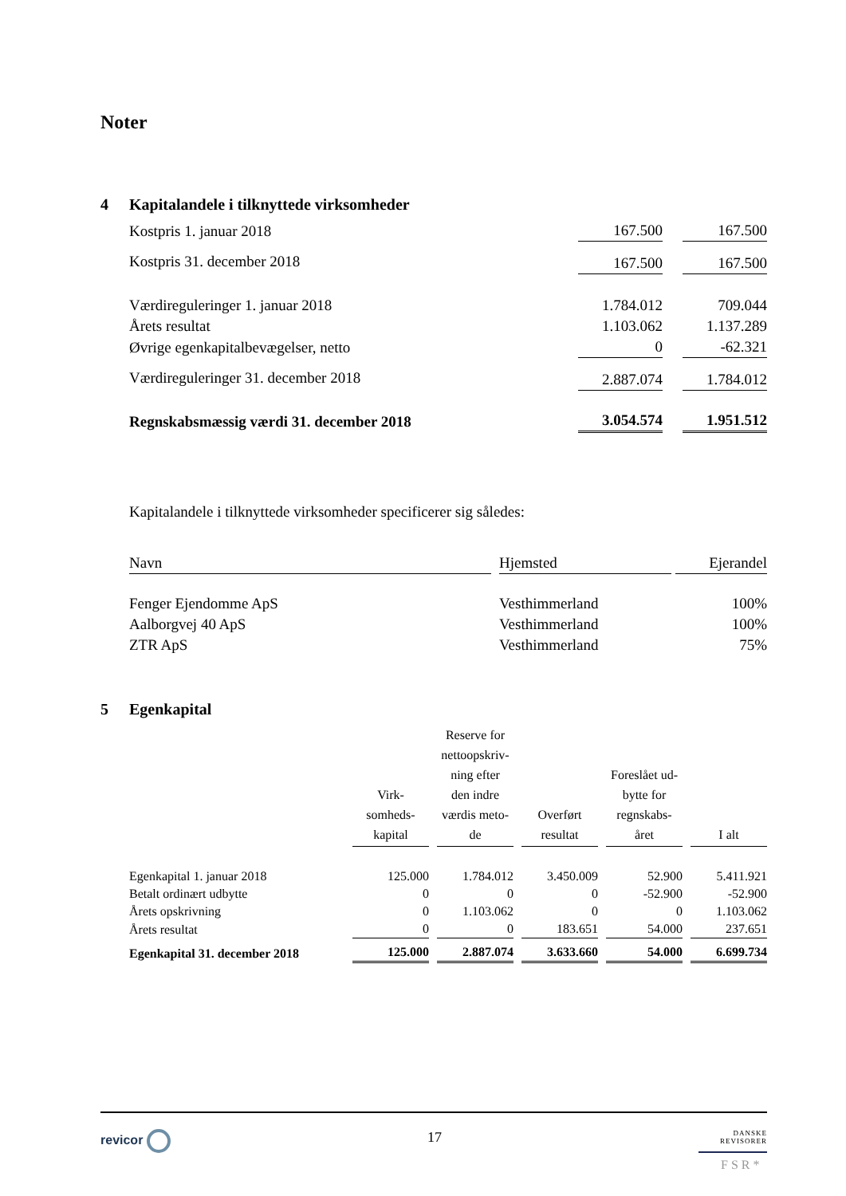Noter
4 Kapitalandele i tilknyttede virksomheder
| Kostpris 1. januar 2018 | 167.500 | | 167.500 |
| Kostpris 31. december 2018 | 167.500 | | 167.500 |
| Værdireguleringer 1. januar 2018 | 1.784.012 | | 709.044 |
| Årets resultat | 1.103.062 | | 1.137.289 |
| Øvrige egenkapitalbevægelser, netto | 0 | | -62.321 |
| Værdireguleringer 31. december 2018 | 2.887.074 | | 1.784.012 |
| Regnskabsmæssig værdi 31. december 2018 | 3.054.574 | | 1.951.512 |
Kapitalandele i tilknyttede virksomheder specificerer sig således:
| Navn | | Hjemsted | | Ejerandel |
| Fenger Ejendomme ApS | | Vesthimmerland | | 100% |
| Aalborgvej 40 ApS | | Vesthimmerland | | 100% |
| ZTR ApS | | Vesthimmerland | | 75% |
5 Egenkapital
| | Virk- somheds- kapital | | Reserve for nettoopskriv- ning efter den indre værdis meto- de | | Overført resultat | | Foreslået ud- bytte for regnskabs- året | | I alt |
| --- | --- | --- | --- | --- | --- | --- | --- | --- | --- |
| Egenkapital 1. januar 2018 | 125.000 | | 1.784.012 | | 3.450.009 | | 52.900 | | 5.411.921 |
| Betalt ordinært udbytte | 0 | | 0 | | 0 | | -52.900 | | -52.900 |
| Årets opskrivning | 0 | | 1.103.062 | | 0 | | 0 | | 1.103.062 |
| Årets resultat | 0 | | 0 | | 183.651 | | 54.000 | | 237.651 |
| Egenkapital 31. december 2018 | 125.000 | | 2.887.074 | | 3.633.660 | | 54.000 | | 6.699.734 |
revicor 17
DANSKE
REVISORER
FSR*